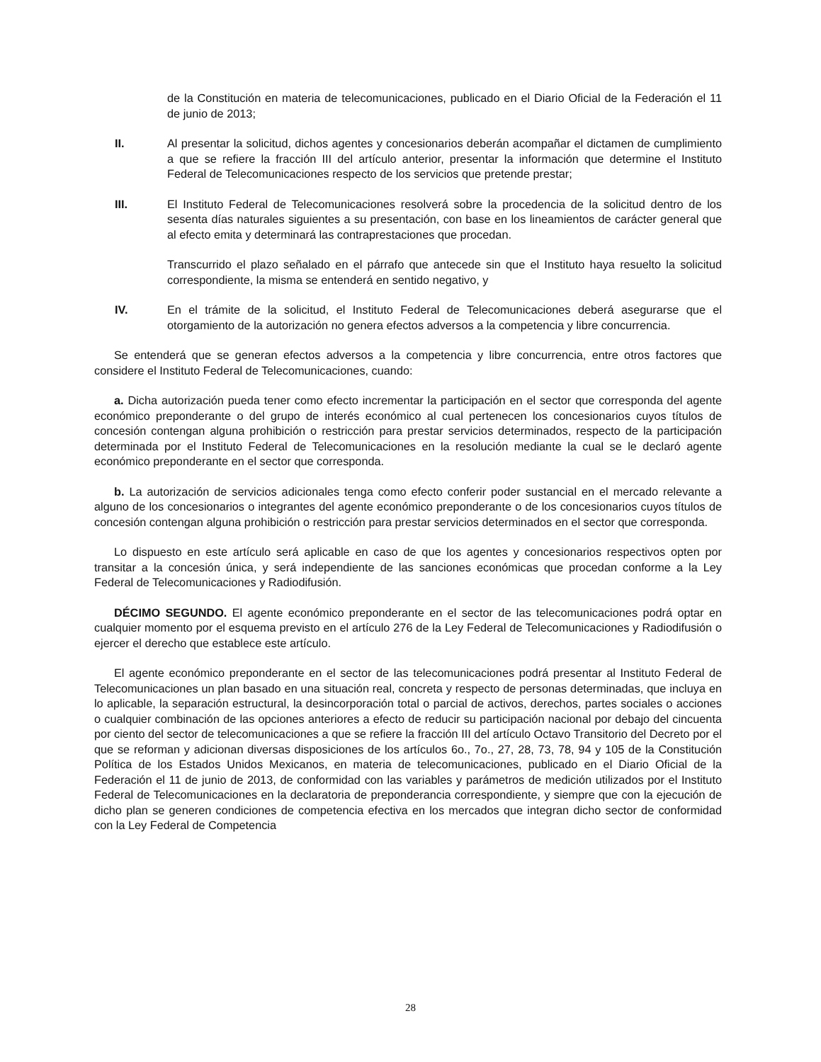de la Constitución en materia de telecomunicaciones, publicado en el Diario Oficial de la Federación el 11 de junio de 2013;
II. Al presentar la solicitud, dichos agentes y concesionarios deberán acompañar el dictamen de cumplimiento a que se refiere la fracción III del artículo anterior, presentar la información que determine el Instituto Federal de Telecomunicaciones respecto de los servicios que pretende prestar;
III. El Instituto Federal de Telecomunicaciones resolverá sobre la procedencia de la solicitud dentro de los sesenta días naturales siguientes a su presentación, con base en los lineamientos de carácter general que al efecto emita y determinará las contraprestaciones que procedan.
Transcurrido el plazo señalado en el párrafo que antecede sin que el Instituto haya resuelto la solicitud correspondiente, la misma se entenderá en sentido negativo, y
IV. En el trámite de la solicitud, el Instituto Federal de Telecomunicaciones deberá asegurarse que el otorgamiento de la autorización no genera efectos adversos a la competencia y libre concurrencia.
Se entenderá que se generan efectos adversos a la competencia y libre concurrencia, entre otros factores que considere el Instituto Federal de Telecomunicaciones, cuando:
a. Dicha autorización pueda tener como efecto incrementar la participación en el sector que corresponda del agente económico preponderante o del grupo de interés económico al cual pertenecen los concesionarios cuyos títulos de concesión contengan alguna prohibición o restricción para prestar servicios determinados, respecto de la participación determinada por el Instituto Federal de Telecomunicaciones en la resolución mediante la cual se le declaró agente económico preponderante en el sector que corresponda.
b. La autorización de servicios adicionales tenga como efecto conferir poder sustancial en el mercado relevante a alguno de los concesionarios o integrantes del agente económico preponderante o de los concesionarios cuyos títulos de concesión contengan alguna prohibición o restricción para prestar servicios determinados en el sector que corresponda.
Lo dispuesto en este artículo será aplicable en caso de que los agentes y concesionarios respectivos opten por transitar a la concesión única, y será independiente de las sanciones económicas que procedan conforme a la Ley Federal de Telecomunicaciones y Radiodifusión.
DÉCIMO SEGUNDO. El agente económico preponderante en el sector de las telecomunicaciones podrá optar en cualquier momento por el esquema previsto en el artículo 276 de la Ley Federal de Telecomunicaciones y Radiodifusión o ejercer el derecho que establece este artículo.
El agente económico preponderante en el sector de las telecomunicaciones podrá presentar al Instituto Federal de Telecomunicaciones un plan basado en una situación real, concreta y respecto de personas determinadas, que incluya en lo aplicable, la separación estructural, la desincorporación total o parcial de activos, derechos, partes sociales o acciones o cualquier combinación de las opciones anteriores a efecto de reducir su participación nacional por debajo del cincuenta por ciento del sector de telecomunicaciones a que se refiere la fracción III del artículo Octavo Transitorio del Decreto por el que se reforman y adicionan diversas disposiciones de los artículos 6o., 7o., 27, 28, 73, 78, 94 y 105 de la Constitución Política de los Estados Unidos Mexicanos, en materia de telecomunicaciones, publicado en el Diario Oficial de la Federación el 11 de junio de 2013, de conformidad con las variables y parámetros de medición utilizados por el Instituto Federal de Telecomunicaciones en la declaratoria de preponderancia correspondiente, y siempre que con la ejecución de dicho plan se generen condiciones de competencia efectiva en los mercados que integran dicho sector de conformidad con la Ley Federal de Competencia
28